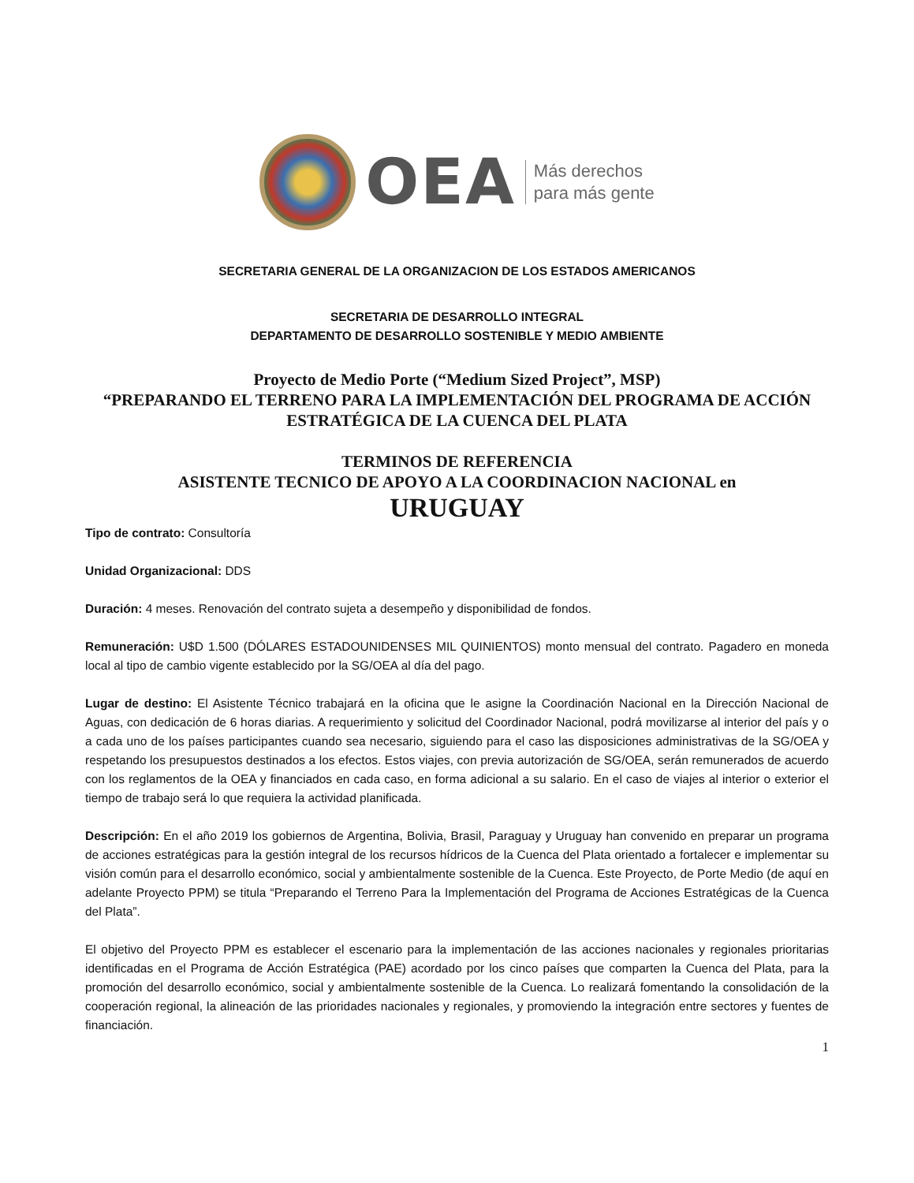OEA
Más derechos
para más gente
SECRETARIA GENERAL DE LA ORGANIZACION DE LOS ESTADOS AMERICANOS
SECRETARIA DE DESARROLLO INTEGRAL
DEPARTAMENTO DE DESARROLLO SOSTENIBLE Y MEDIO AMBIENTE
Proyecto de Medio Porte (“Medium Sized Project”, MSP)
“PREPARANDO EL TERRENO PARA LA IMPLEMENTACIÓN DEL PROGRAMA DE ACCIÓN ESTRATÉGICA DE LA CUENCA DEL PLATA
TERMINOS DE REFERENCIA
ASISTENTE TECNICO DE APOYO A LA COORDINACION NACIONAL en
URUGUAY
Tipo de contrato: Consultoría
Unidad Organizacional: DDS
Duración: 4 meses. Renovación del contrato sujeta a desempeño y disponibilidad de fondos.
Remuneración: U$D 1.500 (DÓLARES ESTADOUNIDENSES MIL QUINIENTOS) monto mensual del contrato. Pagadero en moneda local al tipo de cambio vigente establecido por la SG/OEA al día del pago.
Lugar de destino: El Asistente Técnico trabajará en la oficina que le asigne la Coordinación Nacional en la Dirección Nacional de Aguas, con dedicación de 6 horas diarias. A requerimiento y solicitud del Coordinador Nacional, podrá movilizarse al interior del país y o a cada uno de los países participantes cuando sea necesario, siguiendo para el caso las disposiciones administrativas de la SG/OEA y respetando los presupuestos destinados a los efectos. Estos viajes, con previa autorización de SG/OEA, serán remunerados de acuerdo con los reglamentos de la OEA y financiados en cada caso, en forma adicional a su salario. En el caso de viajes al interior o exterior el tiempo de trabajo será lo que requiera la actividad planificada.
Descripción: En el año 2019 los gobiernos de Argentina, Bolivia, Brasil, Paraguay y Uruguay han convenido en preparar un programa de acciones estratégicas para la gestión integral de los recursos hídricos de la Cuenca del Plata orientado a fortalecer e implementar su visión común para el desarrollo económico, social y ambientalmente sostenible de la Cuenca. Este Proyecto, de Porte Medio (de aquí en adelante Proyecto PPM) se titula “Preparando el Terreno Para la Implementación del Programa de Acciones Estratégicas de la Cuenca del Plata”.
El objetivo del Proyecto PPM es establecer el escenario para la implementación de las acciones nacionales y regionales prioritarias identificadas en el Programa de Acción Estratégica (PAE) acordado por los cinco países que comparten la Cuenca del Plata, para la promoción del desarrollo económico, social y ambientalmente sostenible de la Cuenca. Lo realizará fomentando la consolidación de la cooperación regional, la alineación de las prioridades nacionales y regionales, y promoviendo la integración entre sectores y fuentes de financiación.
1